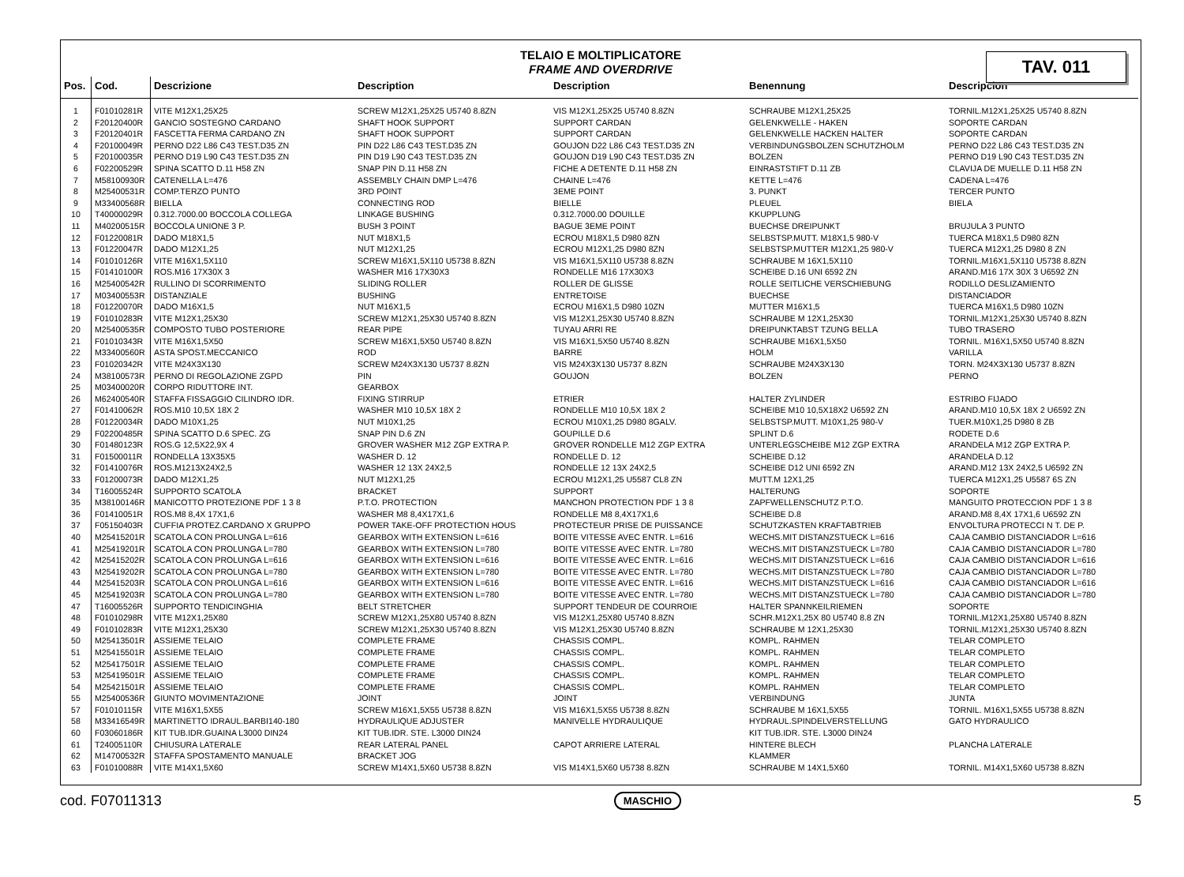TELAIO E MOLTIPLICATORE
FRAME AND OVERDRIVE
TAV. 011
| Pos. | Cod. | Descrizione | Description | Description | Benennung | Descripcion |
| --- | --- | --- | --- | --- | --- | --- |
| 1 | F01010281R | VITE M12X1,25X25 | SCREW M12X1,25X25 U5740 8.8ZN | VIS M12X1,25X25 U5740 8.8ZN | SCHRAUBE M12X1,25X25 | TORNIL.M12X1,25X25 U5740 8.8ZN |
| 2 | F20120400R | GANCIO SOSTEGNO CARDANO | SHAFT HOOK SUPPORT | SUPPORT CARDAN | GELENKWELLE - HAKEN | SOPORTE CARDAN |
| 3 | F20120401R | FASCETTA FERMA CARDANO ZN | SHAFT HOOK SUPPORT | SUPPORT CARDAN | GELENKWELLE HACKEN HALTER | SOPORTE CARDAN |
| 4 | F20100049R | PERNO D22 L86 C43 TEST.D35 ZN | PIN D22 L86 C43 TEST.D35 ZN | GOUJON D22 L86 C43 TEST.D35 ZN | VERBINDUNGSBOLZEN SCHUTZHOLM | PERNO D22 L86 C43 TEST.D35 ZN |
| 5 | F20100035R | PERNO D19 L90 C43 TEST.D35 ZN | PIN D19 L90 C43 TEST.D35 ZN | GOUJON D19 L90 C43 TEST.D35 ZN | BOLZEN | PERNO D19 L90 C43 TEST.D35 ZN |
| 6 | F02200529R | SPINA SCATTO D.11 H58 ZN | SNAP PIN D.11 H58 ZN | FICHE A DETENTE D.11 H58 ZN | EINRASTSTIFT D.11 ZB | CLAVIJA DE MUELLE D.11 H58 ZN |
| 7 | M58100930R | CATENELLA L=476 | ASSEMBLY CHAIN DMP L=476 | CHAINE L=476 | KETTE L=476 | CADENA L=476 |
| 8 | M25400531R | COMP.TERZO PUNTO | 3RD POINT | 3EME POINT | 3. PUNKT | TERCER PUNTO |
| 9 | M33400568R | BIELLA | CONNECTING ROD | BIELLE | PLEUEL | BIELA |
| 10 | T40000029R | 0.312.7000.00 BOCCOLA COLLEGA | LINKAGE BUSHING | 0.312.7000.00 DOUILLE | KKUPPLUNG | |
| 11 | M40200515R | BOCCOLA UNIONE 3 P. | BUSH 3 POINT | BAGUE 3EME POINT | BUECHSE DREIPUNKT | BRUJULA 3 PUNTO |
| 12 | F01220081R | DADO M18X1,5 | NUT M18X1,5 | ECROU M18X1,5 D980 8ZN | SELBSTSP.MUTT. M18X1,5 980-V | TUERCA M18X1,5 D980 8ZN |
| 13 | F01220047R | DADO M12X1,25 | NUT M12X1,25 | ECROU M12X1,25 D980 8ZN | SELBSTSP.MUTTER M12X1,25 980-V | TUERCA M12X1,25 D980 8 ZN |
| 14 | F01010126R | VITE M16X1,5X110 | SCREW M16X1,5X110 U5738 8.8ZN | VIS M16X1,5X110 U5738 8.8ZN | SCHRAUBE M 16X1,5X110 | TORNIL.M16X1,5X110 U5738 8.8ZN |
| 15 | F01410100R | ROS.M16 17X30X 3 | WASHER M16 17X30X3 | RONDELLE M16 17X30X3 | SCHEIBE D.16 UNI 6592 ZN | ARAND.M16 17X 30X 3 U6592 ZN |
| 16 | M25400542R | RULLINO DI SCORRIMENTO | SLIDING ROLLER | ROLLER DE GLISSE | ROLLE SEITLICHE VERSCHIEBUNG | RODILLO DESLIZAMIENTO |
| 17 | M03400553R | DISTANZIALE | BUSHING | ENTRETOISE | BUECHSE | DISTANCIADOR |
| 18 | F01220070R | DADO M16X1,5 | NUT M16X1,5 | ECROU M16X1,5 D980 10ZN | MUTTER M16X1,5 | TUERCA M16X1,5 D980 10ZN |
| 19 | F01010283R | VITE M12X1,25X30 | SCREW M12X1,25X30 U5740 8.8ZN | VIS M12X1,25X30 U5740 8.8ZN | SCHRAUBE M 12X1,25X30 | TORNIL.M12X1,25X30 U5740 8.8ZN |
| 20 | M25400535R | COMPOSTO TUBO POSTERIORE | REAR PIPE | TUYAU ARRI RE | DREIPUNKTABST TZUNG BELLA | TUBO TRASERO |
| 21 | F01010343R | VITE M16X1,5X50 | SCREW M16X1,5X50 U5740 8.8ZN | VIS M16X1,5X50 U5740 8.8ZN | SCHRAUBE M16X1,5X50 | TORNIL. M16X1,5X50 U5740 8.8ZN |
| 22 | M33400560R | ASTA SPOST.MECCANICO | ROD | BARRE | HOLM | VARILLA |
| 23 | F01020342R | VITE M24X3X130 | SCREW M24X3X130 U5737 8.8ZN | VIS M24X3X130 U5737 8.8ZN | SCHRAUBE M24X3X130 | TORN. M24X3X130 U5737 8.8ZN |
| 24 | M38100573R | PERNO DI REGOLAZIONE ZGPD | PIN | GOUJON | BOLZEN | PERNO |
| 25 | M03400020R | CORPO RIDUTTORE INT. | GEARBOX | | | |
| 26 | M62400540R | STAFFA FISSAGGIO CILINDRO IDR. | FIXING STIRRUP | ETRIER | HALTER ZYLINDER | ESTRIBO FIJADO |
| 27 | F01410062R | ROS.M10 10,5X 18X 2 | WASHER M10 10,5X 18X 2 | RONDELLE M10 10,5X 18X 2 | SCHEIBE M10 10,5X18X2 U6592 ZN | ARAND.M10 10,5X 18X 2 U6592 ZN |
| 28 | F01220034R | DADO M10X1,25 | NUT M10X1,25 | ECROU M10X1,25 D980 8GALV. | SELBSTSP.MUTT. M10X1,25 980-V | TUER.M10X1,25 D980 8 ZB |
| 29 | F02200485R | SPINA SCATTO D.6 SPEC. ZG | SNAP PIN D.6 ZN | GOUPILLE D.6 | SPLINT D.6 | RODETE D.6 |
| 30 | F01480123R | ROS.G 12,5X22,9X 4 | GROVER WASHER M12 ZGP EXTRA P. | GROVER RONDELLE M12 ZGP EXTRA | UNTERLEGSCHEIBE M12 ZGP EXTRA | ARANDELA M12 ZGP EXTRA P. |
| 31 | F01500011R | RONDELLA 13X35X5 | WASHER D. 12 | RONDELLE D. 12 | SCHEIBE D.12 | ARANDELA D.12 |
| 32 | F01410076R | ROS.M1213X24X2,5 | WASHER 12 13X 24X2,5 | RONDELLE 12 13X 24X2,5 | SCHEIBE D12 UNI 6592 ZN | ARAND.M12 13X 24X2,5 U6592 ZN |
| 33 | F01200073R | DADO M12X1,25 | NUT M12X1,25 | ECROU M12X1,25 U5587 CL8 ZN | MUTT.M 12X1,25 | TUERCA M12X1,25 U5587 6S ZN |
| 34 | T16005524R | SUPPORTO SCATOLA | BRACKET | SUPPORT | HALTERUNG | SOPORTE |
| 35 | M38100146R | MANICOTTO PROTEZIONE PDF 1 3 8 | P.T.O. PROTECTION | MANCHON PROTECTION PDF 1 3 8 | ZAPFWELLENSCHUTZ P.T.O. | MANGUITO PROTECCION PDF 1 3 8 |
| 36 | F01410051R | ROS.M8 8,4X 17X1,6 | WASHER M8 8,4X17X1,6 | RONDELLE M8 8,4X17X1,6 | SCHEIBE D.8 | ARAND.M8 8,4X 17X1,6 U6592 ZN |
| 37 | F05150403R | CUFFIA PROTEZ.CARDANO X GRUPPO | POWER TAKE-OFF PROTECTION HOUS | PROTECTEUR PRISE DE PUISSANCE | SCHUTZKASTEN KRAFTABTRIEB | ENVOLTURA PROTECCI N T. DE P. |
| 40 | M25415201R | SCATOLA CON PROLUNGA L=616 | GEARBOX WITH EXTENSION L=616 | BOITE VITESSE AVEC ENTR. L=616 | WECHS.MIT DISTANZSTUECK L=616 | CAJA CAMBIO DISTANCIADOR L=616 |
| 41 | M25419201R | SCATOLA CON PROLUNGA L=780 | GEARBOX WITH EXTENSION L=780 | BOITE VITESSE AVEC ENTR. L=780 | WECHS.MIT DISTANZSTUECK L=780 | CAJA CAMBIO DISTANCIADOR L=780 |
| 42 | M25415202R | SCATOLA CON PROLUNGA L=616 | GEARBOX WITH EXTENSION L=616 | BOITE VITESSE AVEC ENTR. L=616 | WECHS.MIT DISTANZSTUECK L=616 | CAJA CAMBIO DISTANCIADOR L=616 |
| 43 | M25419202R | SCATOLA CON PROLUNGA L=780 | GEARBOX WITH EXTENSION L=780 | BOITE VITESSE AVEC ENTR. L=780 | WECHS.MIT DISTANZSTUECK L=780 | CAJA CAMBIO DISTANCIADOR L=780 |
| 44 | M25415203R | SCATOLA CON PROLUNGA L=616 | GEARBOX WITH EXTENSION L=616 | BOITE VITESSE AVEC ENTR. L=616 | WECHS.MIT DISTANZSTUECK L=616 | CAJA CAMBIO DISTANCIADOR L=616 |
| 45 | M25419203R | SCATOLA CON PROLUNGA L=780 | GEARBOX WITH EXTENSION L=780 | BOITE VITESSE AVEC ENTR. L=780 | WECHS.MIT DISTANZSTUECK L=780 | CAJA CAMBIO DISTANCIADOR L=780 |
| 47 | T16005526R | SUPPORTO TENDICINGHIA | BELT STRETCHER | SUPPORT TENDEUR DE COURROIE | HALTER SPANNKEILRIEMEN | SOPORTE |
| 48 | F01010298R | VITE M12X1,25X80 | SCREW M12X1,25X80 U5740 8.8ZN | VIS M12X1,25X80 U5740 8.8ZN | SCHR.M12X1,25X 80 U5740 8.8 ZN | TORNIL.M12X1,25X80 U5740 8.8ZN |
| 49 | F01010283R | VITE M12X1,25X30 | SCREW M12X1,25X30 U5740 8.8ZN | VIS M12X1,25X30 U5740 8.8ZN | SCHRAUBE M 12X1,25X30 | TORNIL.M12X1,25X30 U5740 8.8ZN |
| 50 | M25413501R | ASSIEME TELAIO | COMPLETE FRAME | CHASSIS COMPL. | KOMPL. RAHMEN | TELAR COMPLETO |
| 51 | M25415501R | ASSIEME TELAIO | COMPLETE FRAME | CHASSIS COMPL. | KOMPL. RAHMEN | TELAR COMPLETO |
| 52 | M25417501R | ASSIEME TELAIO | COMPLETE FRAME | CHASSIS COMPL. | KOMPL. RAHMEN | TELAR COMPLETO |
| 53 | M25419501R | ASSIEME TELAIO | COMPLETE FRAME | CHASSIS COMPL. | KOMPL. RAHMEN | TELAR COMPLETO |
| 54 | M25421501R | ASSIEME TELAIO | COMPLETE FRAME | CHASSIS COMPL. | KOMPL. RAHMEN | TELAR COMPLETO |
| 55 | M25400536R | GIUNTO MOVIMENTAZIONE | JOINT | JOINT | VERBINDUNG | JUNTA |
| 57 | F01010115R | VITE M16X1,5X55 | SCREW M16X1,5X55 U5738 8.8ZN | VIS M16X1,5X55 U5738 8.8ZN | SCHRAUBE M 16X1,5X55 | TORNIL. M16X1,5X55 U5738 8.8ZN |
| 58 | M33416549R | MARTINETTO IDRAUL.BARBI140-180 | HYDRAULIQUE ADJUSTER | MANIVELLE HYDRAULIQUE | HYDRAUL.SPINDELVERSTELLUNG | GATO HYDRAULICO |
| 60 | F03060186R | KIT TUB.IDR.GUAINA L3000 DIN24 | KIT TUB.IDR. STE. L3000 DIN24 | | KIT TUB.IDR. STE. L3000 DIN24 | |
| 61 | T24005110R | CHIUSURA LATERALE | REAR LATERAL PANEL | CAPOT ARRIERE LATERAL | HINTERE BLECH | PLANCHA LATERALE |
| 62 | M14700532R | STAFFA SPOSTAMENTO MANUALE | BRACKET JOG | | KLAMMER | |
| 63 | F01010088R | VITE M14X1,5X60 | SCREW M14X1,5X60 U5738 8.8ZN | VIS M14X1,5X60 U5738 8.8ZN | SCHRAUBE M 14X1,5X60 | TORNIL. M14X1,5X60 U5738 8.8ZN |
cod. F07011313 MASCHIO 5